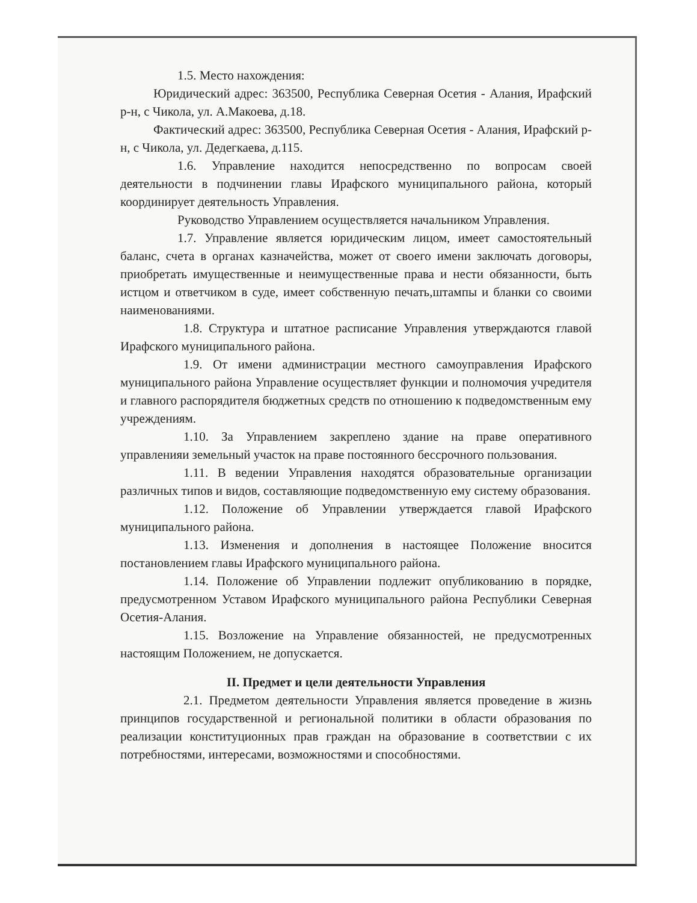1.5. Место нахождения:
Юридический адрес: 363500, Республика Северная Осетия - Алания, Ирафский р-н, с Чикола, ул. А.Макоева, д.18.
Фактический адрес: 363500, Республика Северная Осетия - Алания, Ирафский р-н, с Чикола, ул. Дедегкаева, д.115.
1.6. Управление находится непосредственно по вопросам своей деятельности в подчинении главы Ирафского муниципального района, который координирует деятельность Управления.
Руководство Управлением осуществляется начальником Управления.
1.7. Управление является юридическим лицом, имеет самостоятельный баланс, счета в органах казначейства, может от своего имени заключать договоры, приобретать имущественные и неимущественные права и нести обязанности, быть истцом и ответчиком в суде, имеет собственную печать,штампы и бланки со своими наименованиями.
1.8. Структура и штатное расписание Управления утверждаются главой Ирафского муниципального района.
1.9. От имени администрации местного самоуправления Ирафского муниципального района Управление осуществляет функции и полномочия учредителя и главного распорядителя бюджетных средств по отношению к подведомственным ему учреждениям.
1.10. За Управлением закреплено здание на праве оперативного управленияи земельный участок на праве постоянного бессрочного пользования.
1.11. В ведении Управления находятся образовательные организации различных типов и видов, составляющие подведомственную ему систему образования.
1.12. Положение об Управлении утверждается главой Ирафского муниципального района.
1.13. Изменения и дополнения в настоящее Положение вносится постановлением главы Ирафского муниципального района.
1.14. Положение об Управлении подлежит опубликованию в порядке, предусмотренном Уставом Ирафского муниципального района Республики Северная Осетия-Алания.
1.15. Возложение на Управление обязанностей, не предусмотренных настоящим Положением, не допускается.
II. Предмет и цели деятельности Управления
2.1. Предметом деятельности Управления является проведение в жизнь принципов государственной и региональной политики в области образования по реализации конституционных прав граждан на образование в соответствии с их потребностями, интересами, возможностями и способностями.